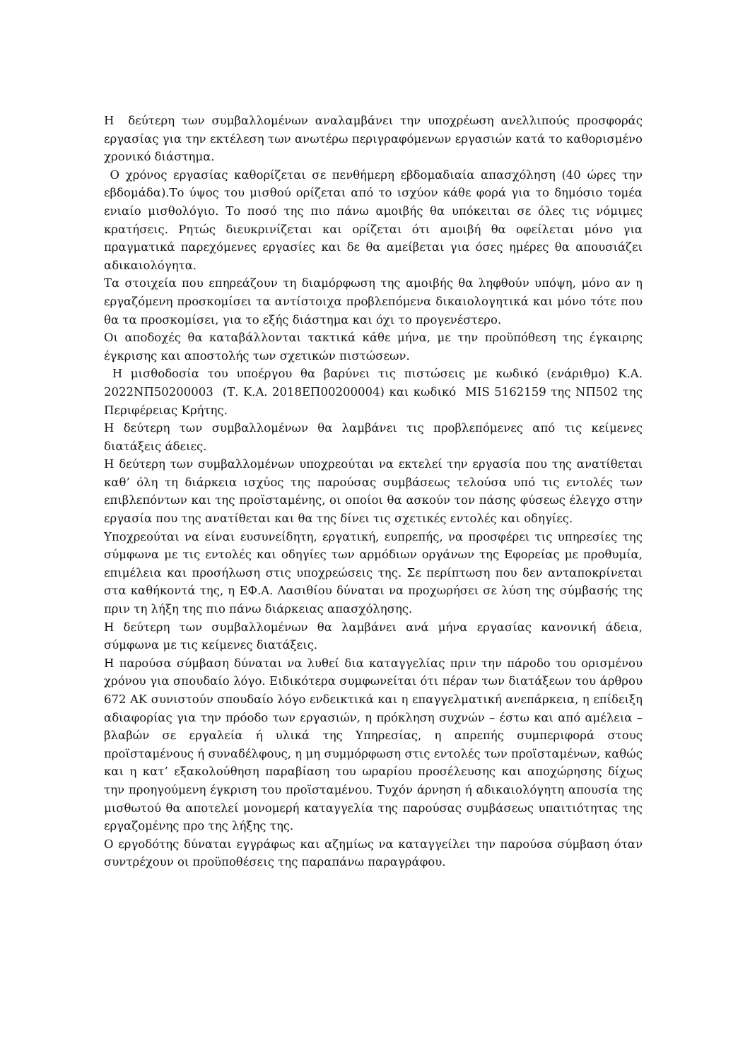Η δεύτερη των συμβαλλομένων αναλαμβάνει την υποχρέωση ανελλιπούς προσφοράς εργασίας για την εκτέλεση των ανωτέρω περιγραφόμενων εργασιών κατά το καθορισμένο χρονικό διάστημα.
Ο χρόνος εργασίας καθορίζεται σε πενθήμερη εβδομαδιαία απασχόληση (40 ώρες την εβδομάδα).Το ύψος του μισθού ορίζεται από το ισχύον κάθε φορά για το δημόσιο τομέα ενιαίο μισθολόγιο. Το ποσό της πιο πάνω αμοιβής θα υπόκειται σε όλες τις νόμιμες κρατήσεις. Ρητώς διευκρινίζεται και ορίζεται ότι αμοιβή θα οφείλεται μόνο για πραγματικά παρεχόμενες εργασίες και δε θα αμείβεται για όσες ημέρες θα απουσιάζει αδικαιολόγητα.
Τα στοιχεία που επηρεάζουν τη διαμόρφωση της αμοιβής θα ληφθούν υπόψη, μόνο αν η εργαζόμενη προσκομίσει τα αντίστοιχα προβλεπόμενα δικαιολογητικά και μόνο τότε που θα τα προσκομίσει, για το εξής διάστημα και όχι το προγενέστερο.
Οι αποδοχές θα καταβάλλονται τακτικά κάθε μήνα, με την προϋπόθεση της έγκαιρης έγκρισης και αποστολής των σχετικών πιστώσεων.
Η μισθοδοσία του υποέργου θα βαρύνει τις πιστώσεις με κωδικό (ενάριθμο) Κ.Α. 2022ΝΠ50200003 (Τ. Κ.Α. 2018ΕΠ00200004) και κωδικό MIS 5162159 της ΝΠ502 της Περιφέρειας Κρήτης.
Η δεύτερη των συμβαλλομένων θα λαμβάνει τις προβλεπόμενες από τις κείμενες διατάξεις άδειες.
Η δεύτερη των συμβαλλομένων υποχρεούται να εκτελεί την εργασία που της ανατίθεται καθ’ όλη τη διάρκεια ισχύος της παρούσας συμβάσεως τελούσα υπό τις εντολές των επιβλεπόντων και της προϊσταμένης, οι οποίοι θα ασκούν τον πάσης φύσεως έλεγχο στην εργασία που της ανατίθεται και θα της δίνει τις σχετικές εντολές και οδηγίες.
Υποχρεούται να είναι ευσυνείδητη, εργατική, ευπρεπής, να προσφέρει τις υπηρεσίες της σύμφωνα με τις εντολές και οδηγίες των αρμόδιων οργάνων της Εφορείας με προθυμία, επιμέλεια και προσήλωση στις υποχρεώσεις της. Σε περίπτωση που δεν ανταποκρίνεται στα καθήκοντά της, η ΕΦ.Α. Λασιθίου δύναται να προχωρήσει σε λύση της σύμβασής της πριν τη λήξη της πιο πάνω διάρκειας απασχόλησης.
Η δεύτερη των συμβαλλομένων θα λαμβάνει ανά μήνα εργασίας κανονική άδεια, σύμφωνα με τις κείμενες διατάξεις.
Η παρούσα σύμβαση δύναται να λυθεί δια καταγγελίας πριν την πάροδο του ορισμένου χρόνου για σπουδαίο λόγο. Ειδικότερα συμφωνείται ότι πέραν των διατάξεων του άρθρου 672 ΑΚ συνιστούν σπουδαίο λόγο ενδεικτικά και η επαγγελματική ανεπάρκεια, η επίδειξη αδιαφορίας για την πρόοδο των εργασιών, η πρόκληση συχνών – έστω και από αμέλεια – βλαβών σε εργαλεία ή υλικά της Υπηρεσίας, η απρεπής συμπεριφορά στους προϊσταμένους ή συναδέλφους, η μη συμμόρφωση στις εντολές των προϊσταμένων, καθώς και η κατ’ εξακολούθηση παραβίαση του ωραρίου προσέλευσης και αποχώρησης δίχως την προηγούμενη έγκριση του προϊσταμένου. Τυχόν άρνηση ή αδικαιολόγητη απουσία της μισθωτού θα αποτελεί μονομερή καταγγελία της παρούσας συμβάσεως υπαιτιότητας της εργαζομένης προ της λήξης της.
Ο εργοδότης δύναται εγγράφως και αζημίως να καταγγείλει την παρούσα σύμβαση όταν συντρέχουν οι προϋποθέσεις της παραπάνω παραγράφου.